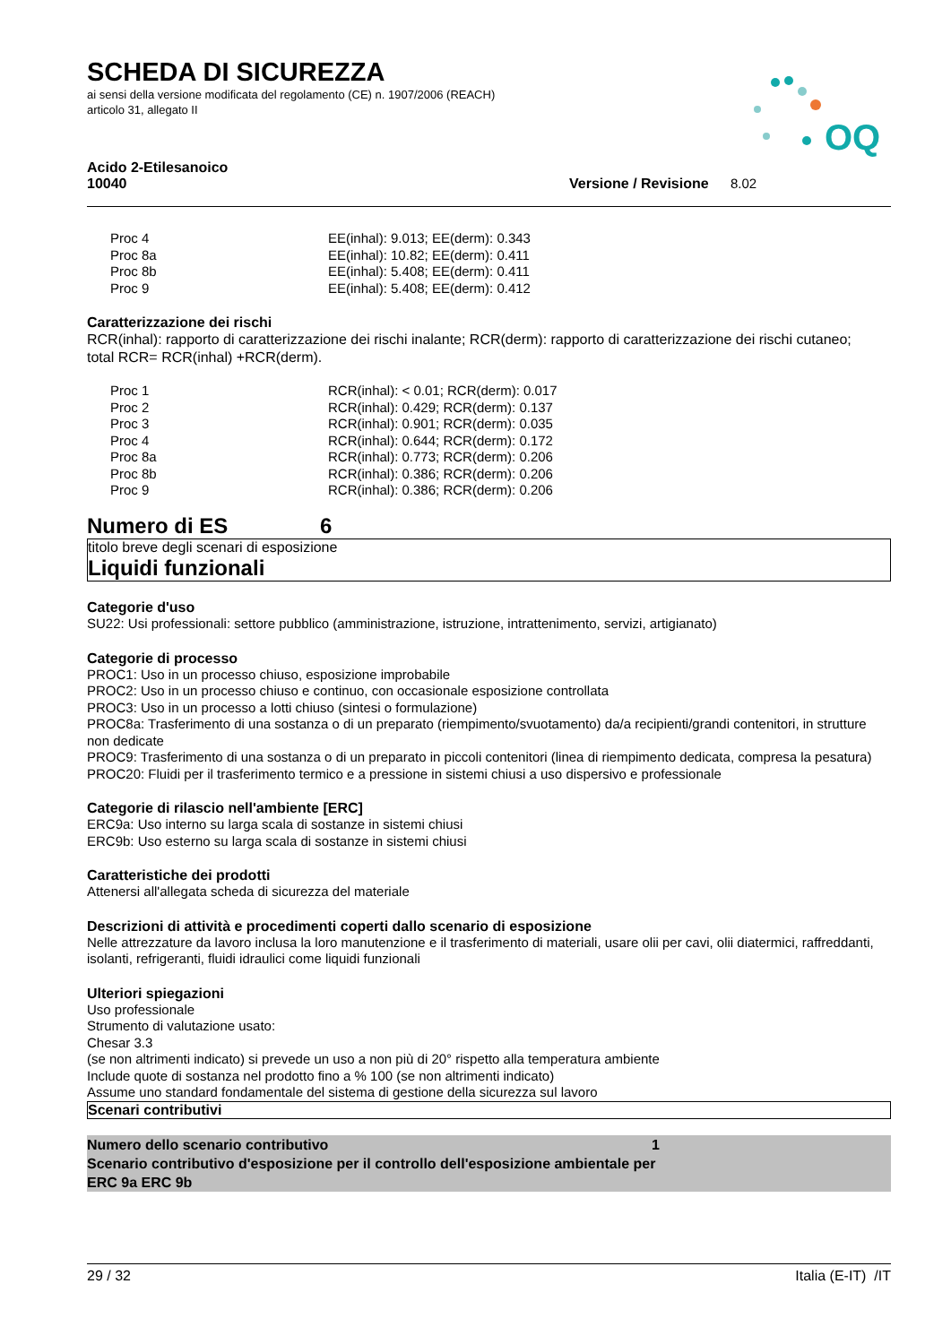SCHEDA DI SICUREZZA
ai sensi della versione modificata del regolamento (CE) n. 1907/2006 (REACH)
articolo 31, allegato II
OQ
Acido 2-Etilesanoico
10040 Versione / Revisione 8.02
| Proc 4 | EE(inhal): 9.013; EE(derm): 0.343 |
| Proc 8a | EE(inhal): 10.82; EE(derm): 0.411 |
| Proc 8b | EE(inhal): 5.408; EE(derm): 0.411 |
| Proc 9 | EE(inhal): 5.408; EE(derm): 0.412 |
Caratterizzazione dei rischi
RCR(inhal): rapporto di caratterizzazione dei rischi inalante; RCR(derm): rapporto di caratterizzazione dei rischi cutaneo;
total RCR= RCR(inhal) +RCR(derm).
| Proc 1 | RCR(inhal): < 0.01; RCR(derm): 0.017 |
| Proc 2 | RCR(inhal): 0.429; RCR(derm): 0.137 |
| Proc 3 | RCR(inhal): 0.901; RCR(derm): 0.035 |
| Proc 4 | RCR(inhal): 0.644; RCR(derm): 0.172 |
| Proc 8a | RCR(inhal): 0.773; RCR(derm): 0.206 |
| Proc 8b | RCR(inhal): 0.386; RCR(derm): 0.206 |
| Proc 9 | RCR(inhal): 0.386; RCR(derm): 0.206 |
Numero di ES 6
titolo breve degli scenari di esposizione
Liquidi funzionali
Categorie d'uso
SU22: Usi professionali: settore pubblico (amministrazione, istruzione, intrattenimento, servizi, artigianato)
Categorie di processo
PROC1: Uso in un processo chiuso, esposizione improbabile
PROC2: Uso in un processo chiuso e continuo, con occasionale esposizione controllata
PROC3: Uso in un processo a lotti chiuso (sintesi o formulazione)
PROC8a: Trasferimento di una sostanza o di un preparato (riempimento/svuotamento) da/a recipienti/grandi contenitori, in strutture non dedicate
PROC9: Trasferimento di una sostanza o di un preparato in piccoli contenitori (linea di riempimento dedicata, compresa la pesatura)
PROC20: Fluidi per il trasferimento termico e a pressione in sistemi chiusi a uso dispersivo e professionale
Categorie di rilascio nell'ambiente [ERC]
ERC9a: Uso interno su larga scala di sostanze in sistemi chiusi
ERC9b: Uso esterno su larga scala di sostanze in sistemi chiusi
Caratteristiche dei prodotti
Attenersi all'allegata scheda di sicurezza del materiale
Descrizioni di attività e procedimenti coperti dallo scenario di esposizione
Nelle attrezzature da lavoro inclusa la loro manutenzione e il trasferimento di materiali, usare olii per cavi, olii diatermici, raffreddanti, isolanti, refrigeranti, fluidi idraulici come liquidi funzionali
Ulteriori spiegazioni
Uso professionale
Strumento di valutazione usato:
Chesar 3.3
(se non altrimenti indicato) si prevede un uso a non più di 20° rispetto alla temperatura ambiente
Include quote di sostanza nel prodotto fino a % 100 (se non altrimenti indicato)
Assume uno standard fondamentale del sistema di gestione della sicurezza sul lavoro
Scenari contributivi
Numero dello scenario contributivo 1
Scenario contributivo d'esposizione per il controllo dell'esposizione ambientale per
ERC 9a ERC 9b
29 / 32 Italia (E-IT) /IT